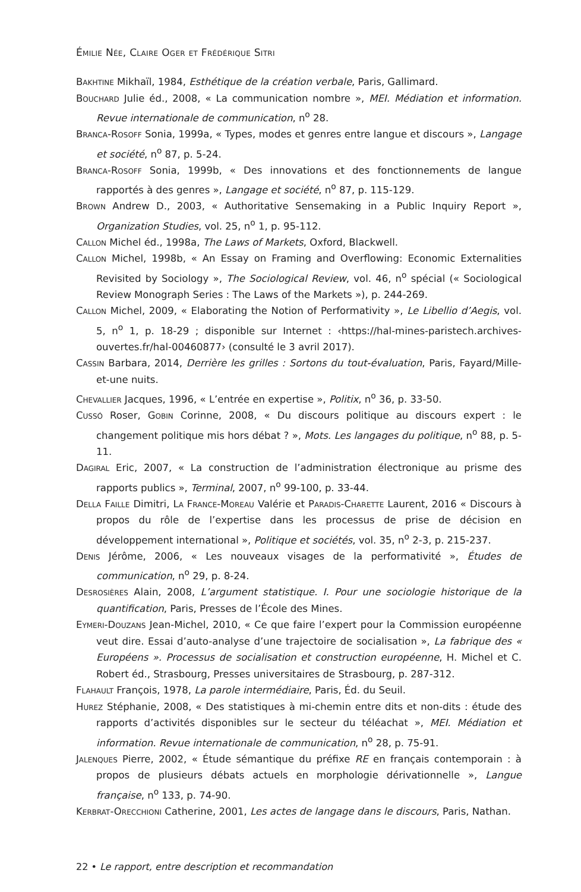Émilie Née, Claire Oger et Frédérique Sitri
Bakhtine Mikhaïl, 1984, Esthétique de la création verbale, Paris, Gallimard.
Bouchard Julie éd., 2008, « La communication nombre », MEI. Médiation et information. Revue internationale de communication, n<sup>o</sup> 28.
Branca-Rosoff Sonia, 1999a, « Types, modes et genres entre langue et discours », Langage et société, n<sup>o</sup> 87, p. 5-24.
Branca-Rosoff Sonia, 1999b, « Des innovations et des fonctionnements de langue rapportés à des genres », Langage et société, n<sup>o</sup> 87, p. 115-129.
Brown Andrew D., 2003, « Authoritative Sensemaking in a Public Inquiry Report », Organization Studies, vol. 25, n<sup>o</sup> 1, p. 95-112.
Callon Michel éd., 1998a, The Laws of Markets, Oxford, Blackwell.
Callon Michel, 1998b, « An Essay on Framing and Overflowing: Economic Externalities Revisited by Sociology », The Sociological Review, vol. 46, n<sup>o</sup> spécial (« Sociological Review Monograph Series : The Laws of the Markets »), p. 244-269.
Callon Michel, 2009, « Elaborating the Notion of Performativity », Le Libellio d’Aegis, vol. 5, n<sup>o</sup> 1, p. 18-29 ; disponible sur Internet : ‹https://hal-mines-paristech.archives-ouvertes.fr/hal-00460877› (consulté le 3 avril 2017).
Cassin Barbara, 2014, Derrière les grilles : Sortons du tout-évaluation, Paris, Fayard/Mille-et-une nuits.
Chevallier Jacques, 1996, « L’entrée en expertise », Politix, n<sup>o</sup> 36, p. 33-50.
Cussó Roser, Gobin Corinne, 2008, « Du discours politique au discours expert : le changement politique mis hors débat ? », Mots. Les langages du politique, n<sup>o</sup> 88, p. 5-11.
Dagiral Eric, 2007, « La construction de l’administration électronique au prisme des rapports publics », Terminal, 2007, n<sup>o</sup> 99-100, p. 33-44.
Della Faille Dimitri, La France-Moreau Valérie et Paradis-Charette Laurent, 2016 « Discours à propos du rôle de l’expertise dans les processus de prise de décision en développement international », Politique et sociétés, vol. 35, n<sup>o</sup> 2-3, p. 215-237.
Denis Jérôme, 2006, « Les nouveaux visages de la performativité », Études de communication, n<sup>o</sup> 29, p. 8-24.
Desrosières Alain, 2008, L’argument statistique. I. Pour une sociologie historique de la quantification, Paris, Presses de l’École des Mines.
Eymeri-Douzans Jean-Michel, 2010, « Ce que faire l’expert pour la Commission européenne veut dire. Essai d’auto-analyse d’une trajectoire de socialisation », La fabrique des « Européens ». Processus de socialisation et construction européenne, H. Michel et C. Robert éd., Strasbourg, Presses universitaires de Strasbourg, p. 287-312.
Flahault François, 1978, La parole intermédiaire, Paris, Éd. du Seuil.
Hurez Stéphanie, 2008, « Des statistiques à mi-chemin entre dits et non-dits : étude des rapports d’activités disponibles sur le secteur du téléachat », MEI. Médiation et information. Revue internationale de communication, n<sup>o</sup> 28, p. 75-91.
Jalenques Pierre, 2002, « Étude sémantique du préfixe RE en français contemporain : à propos de plusieurs débats actuels en morphologie dérivationnelle », Langue française, n<sup>o</sup> 133, p. 74-90.
Kerbrat-Orecchioni Catherine, 2001, Les actes de langage dans le discours, Paris, Nathan.
22 • Le rapport, entre description et recommandation